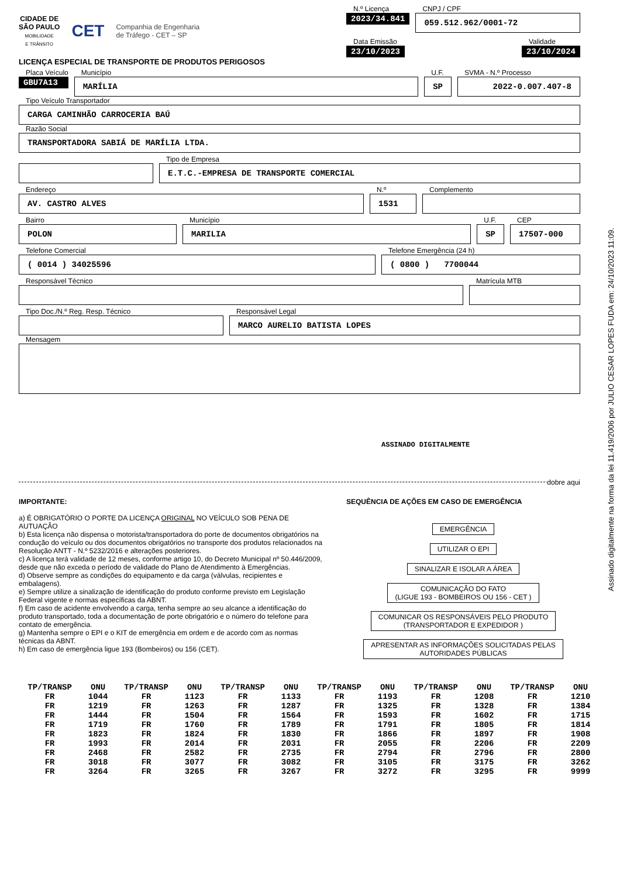CIDADE DE
SÃO PAULO
MOBILIDADE
E TRÂNSITO
CET
Companhia de Engenharia
de Tráfego - CET – SP
N.º Licença
2023/34.841
CNPJ / CPF
059.512.962/0001-72
Data Emissão
23/10/2023
Validade
23/10/2024
LICENÇA ESPECIAL DE TRANSPORTE DE PRODUTOS PERIGOSOS
Placa Veículo
GBU7A13
Município
MARÍLIA
U.F.
SP
SVMA - N.º Processo
2022-0.007.407-8
Tipo Veículo Transportador
CARGA CAMINHÃO CARROCERIA BAÚ
Razão Social
TRANSPORTADORA SABIÁ DE MARÍLIA LTDA.
Tipo de Empresa
E.T.C.-EMPRESA DE TRANSPORTE COMERCIAL
Endereço
AV. CASTRO ALVES
N.º
1531
Complemento
Bairro
POLON
Município
MARILIA
U.F.
SP
CEP
17507-000
Telefone Comercial
( 0014 ) 34025596
Telefone Emergência (24 h)
( 0800 ) 7700044
Responsável Técnico Matrícula MTB
Tipo Doc./N.º Reg. Resp. Técnico Responsável Legal
MARCO AURELIO BATISTA LOPES
Mensagem
ASSINADO DIGITALMENTE
dobre aqui
IMPORTANTE:
a) É OBRIGATÓRIO O PORTE DA LICENÇA ORIGINAL NO VEÍCULO SOB PENA DE AUTUAÇÃO
b) Esta licença não dispensa o motorista/transportadora do porte de documentos obrigatórios na condução do veículo ou dos documentos obrigatórios no transporte dos produtos relacionados na Resolução ANTT - N.º 5232/2016 e alterações posteriores.
c) A licença terá validade de 12 meses, conforme artigo 10, do Decreto Municipal nº 50.446/2009, desde que não exceda o período de validade do Plano de Atendimento à Emergências.
d) Observe sempre as condições do equipamento e da carga (válvulas, recipientes e embalagens).
e) Sempre utilize a sinalização de identificação do produto conforme previsto em Legislação Federal vigente e normas específicas da ABNT.
f) Em caso de acidente envolvendo a carga, tenha sempre ao seu alcance a identificação do produto transportado, toda a documentação de porte obrigatório e o número do telefone para contato de emergência.
g) Mantenha sempre o EPI e o KIT de emergência em ordem e de acordo com as normas técnicas da ABNT.
h) Em caso de emergência ligue 193 (Bombeiros) ou 156 (CET).
SEQUÊNCIA DE AÇÕES EM CASO DE EMERGÊNCIA
EMERGÊNCIA
UTILIZAR O EPI
SINALIZAR E ISOLAR A ÁREA
COMUNICAÇÃO DO FATO
(LIGUE 193 - BOMBEIROS OU 156 - CET )
COMUNICAR OS RESPONSÁVEIS PELO PRODUTO
(TRANSPORTADOR E EXPEDIDOR )
APRESENTAR AS INFORMAÇÕES SOLICITADAS PELAS
AUTORIDADES PÚBLICAS
| TP/TRANSP | ONU | TP/TRANSP | ONU | TP/TRANSP | ONU | TP/TRANSP | ONU | TP/TRANSP | ONU | TP/TRANSP | ONU |
| --- | --- | --- | --- | --- | --- | --- | --- | --- | --- | --- | --- |
| FR | 1044 | FR | 1123 | FR | 1133 | FR | 1193 | FR | 1208 | FR | 1210 |
| FR | 1219 | FR | 1263 | FR | 1287 | FR | 1325 | FR | 1328 | FR | 1384 |
| FR | 1444 | FR | 1504 | FR | 1564 | FR | 1593 | FR | 1602 | FR | 1715 |
| FR | 1719 | FR | 1760 | FR | 1789 | FR | 1791 | FR | 1805 | FR | 1814 |
| FR | 1823 | FR | 1824 | FR | 1830 | FR | 1866 | FR | 1897 | FR | 1908 |
| FR | 1993 | FR | 2014 | FR | 2031 | FR | 2055 | FR | 2206 | FR | 2209 |
| FR | 2468 | FR | 2582 | FR | 2735 | FR | 2794 | FR | 2796 | FR | 2800 |
| FR | 3018 | FR | 3077 | FR | 3082 | FR | 3105 | FR | 3175 | FR | 3262 |
| FR | 3264 | FR | 3265 | FR | 3267 | FR | 3272 | FR | 3295 | FR | 9999 |
Assinado digitalmente na forma da lei 11.419/2006 por JULIO CESAR LOPES FUDA em: 24/10/2023 11:09.